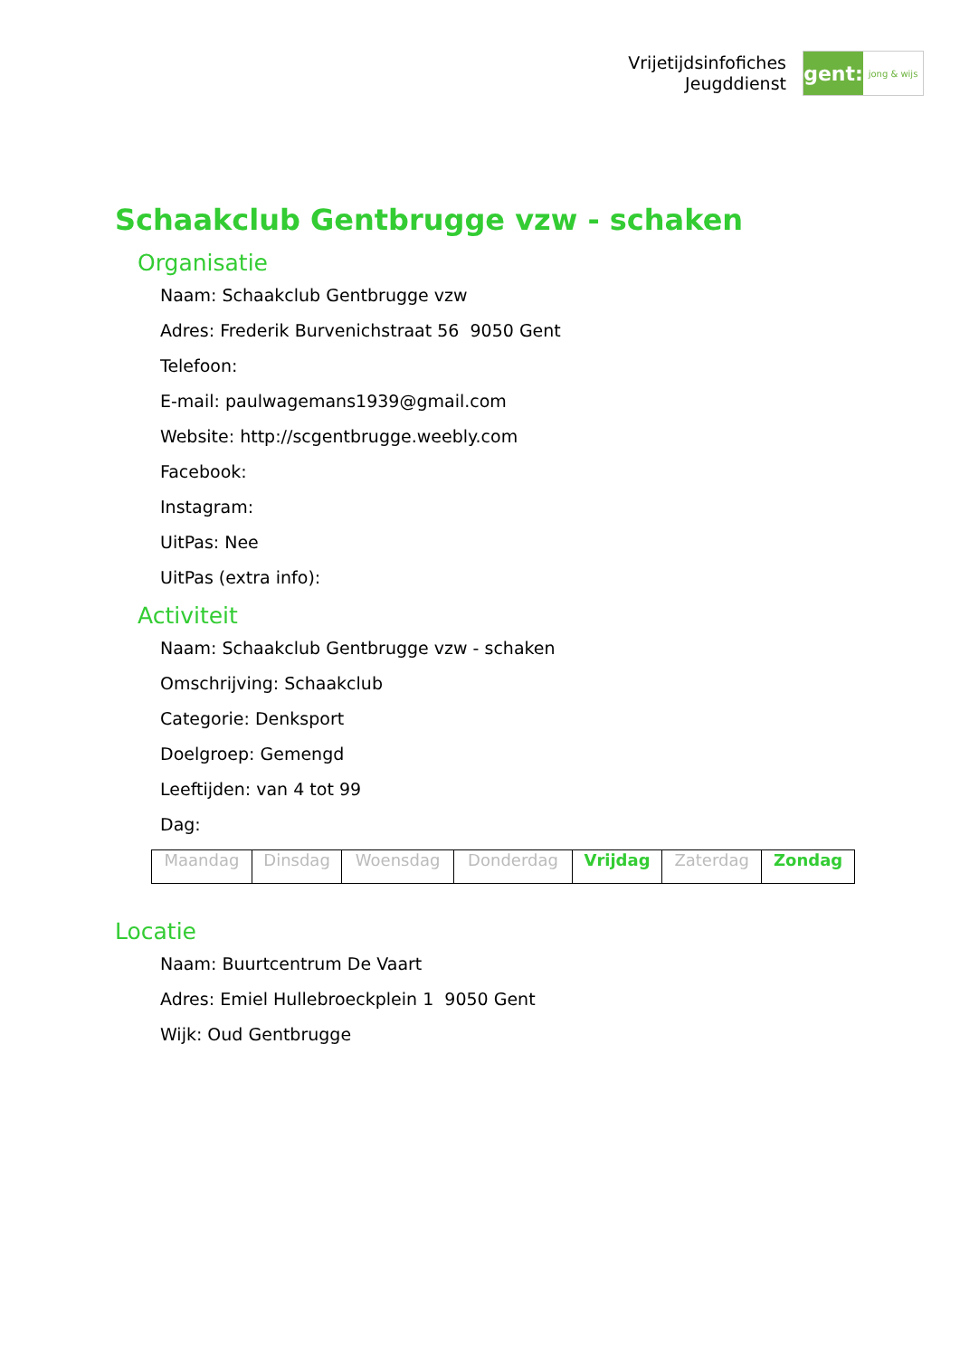Vrijetijdsinfofiches
Jeugddienst
gent:
jong & wijs
Schaakclub Gentbrugge vzw - schaken
Organisatie
Naam: Schaakclub Gentbrugge vzw
Adres: Frederik Burvenichstraat 56 9050 Gent
Telefoon:
E-mail: paulwagemans1939@gmail.com
Website: http://scgentbrugge.weebly.com
Facebook:
Instagram:
UitPas: Nee
UitPas (extra info):
Activiteit
Naam: Schaakclub Gentbrugge vzw - schaken
Omschrijving: Schaakclub
Categorie: Denksport
Doelgroep: Gemengd
Leeftijden: van 4 tot 99
Dag:
| Maandag | Dinsdag | Woensdag | Donderdag | Vrijdag | Zaterdag | Zondag |
Locatie
Naam: Buurtcentrum De Vaart
Adres: Emiel Hullebroeckplein 1 9050 Gent
Wijk: Oud Gentbrugge